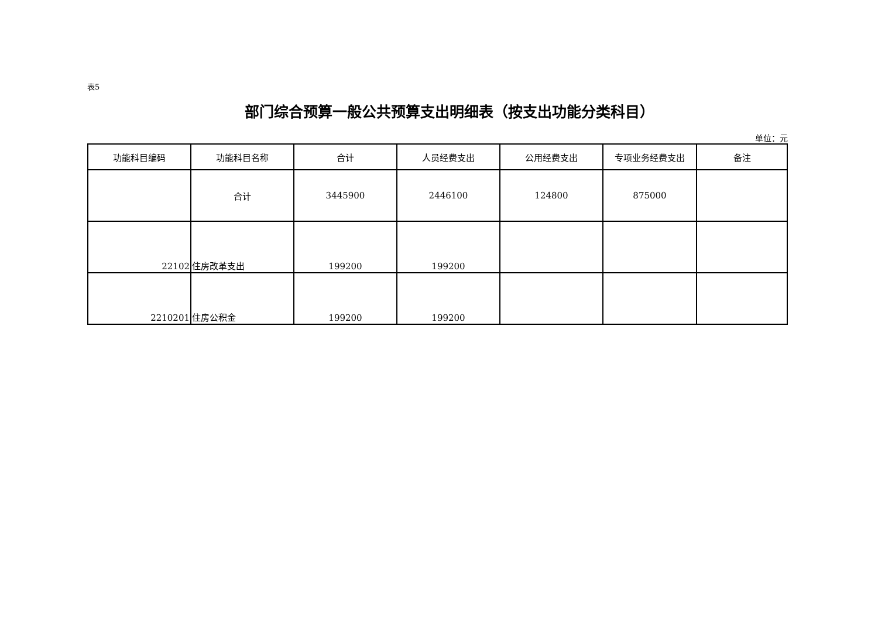表5
部门综合预算一般公共预算支出明细表（按支出功能分类科目）
单位：元
| 功能科目编码 | 功能科目名称 | 合计 | 人员经费支出 | 公用经费支出 | 专项业务经费支出 | 备注 |
| --- | --- | --- | --- | --- | --- | --- |
| | 合计 | 3445900 | 2446100 | 124800 | 875000 | |
| 22102 | 住房改革支出 | 199200 | 199200 | | | |
| 2210201 | 住房公积金 | 199200 | 199200 | | | |